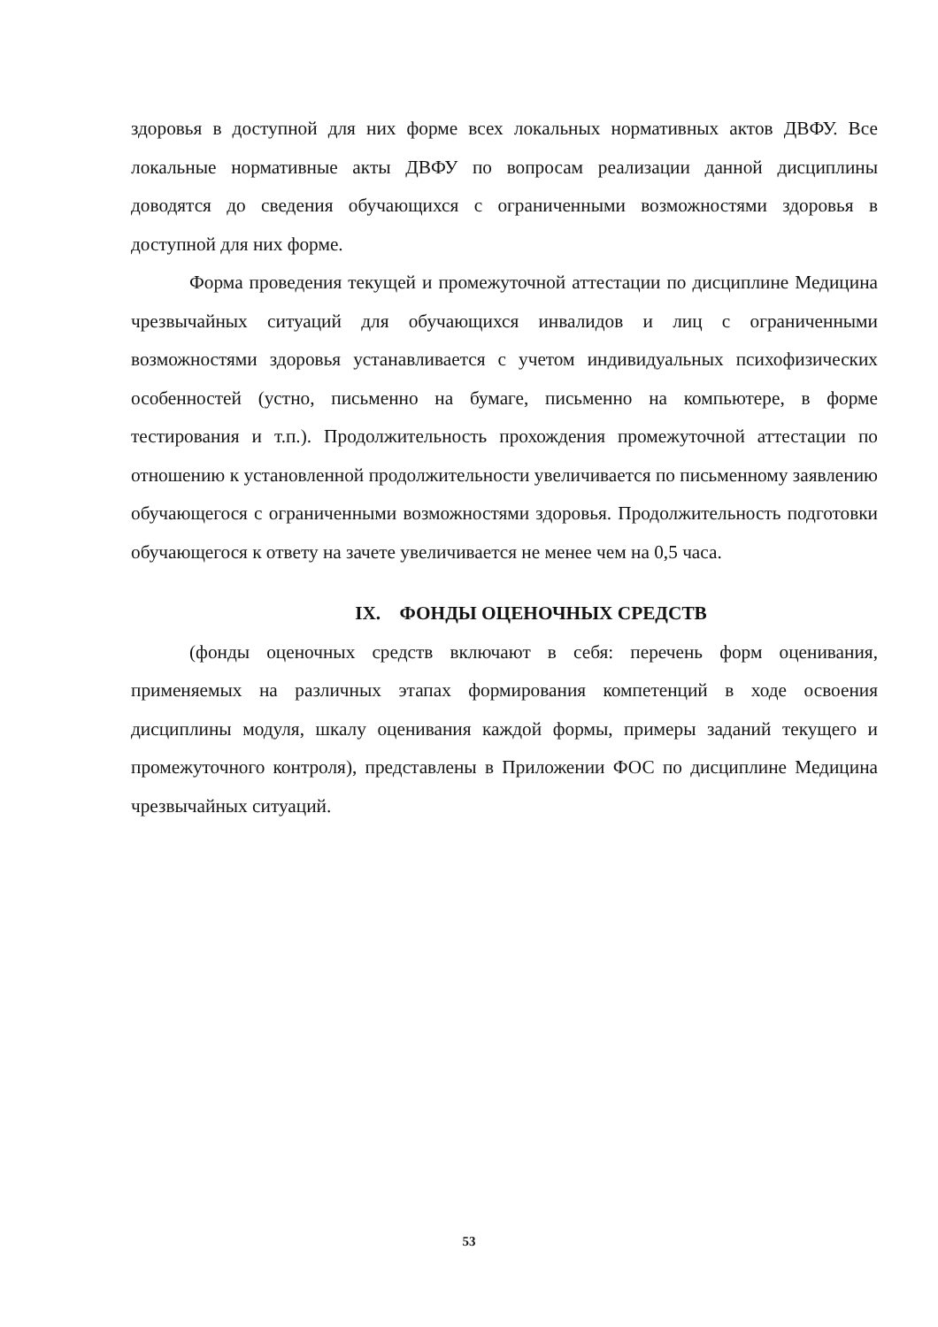здоровья в доступной для них форме всех локальных нормативных актов ДВФУ. Все локальные нормативные акты ДВФУ по вопросам реализации данной дисциплины доводятся до сведения обучающихся с ограниченными возможностями здоровья в доступной для них форме.
Форма проведения текущей и промежуточной аттестации по дисциплине Медицина чрезвычайных ситуаций для обучающихся инвалидов и лиц с ограниченными возможностями здоровья устанавливается с учетом индивидуальных психофизических особенностей (устно, письменно на бумаге, письменно на компьютере, в форме тестирования и т.п.). Продолжительность прохождения промежуточной аттестации по отношению к установленной продолжительности увеличивается по письменному заявлению обучающегося с ограниченными возможностями здоровья. Продолжительность подготовки обучающегося к ответу на зачете увеличивается не менее чем на 0,5 часа.
IX. ФОНДЫ ОЦЕНОЧНЫХ СРЕДСТВ
(фонды оценочных средств включают в себя: перечень форм оценивания, применяемых на различных этапах формирования компетенций в ходе освоения дисциплины модуля, шкалу оценивания каждой формы, примеры заданий текущего и промежуточного контроля), представлены в Приложении ФОС по дисциплине Медицина чрезвычайных ситуаций.
53